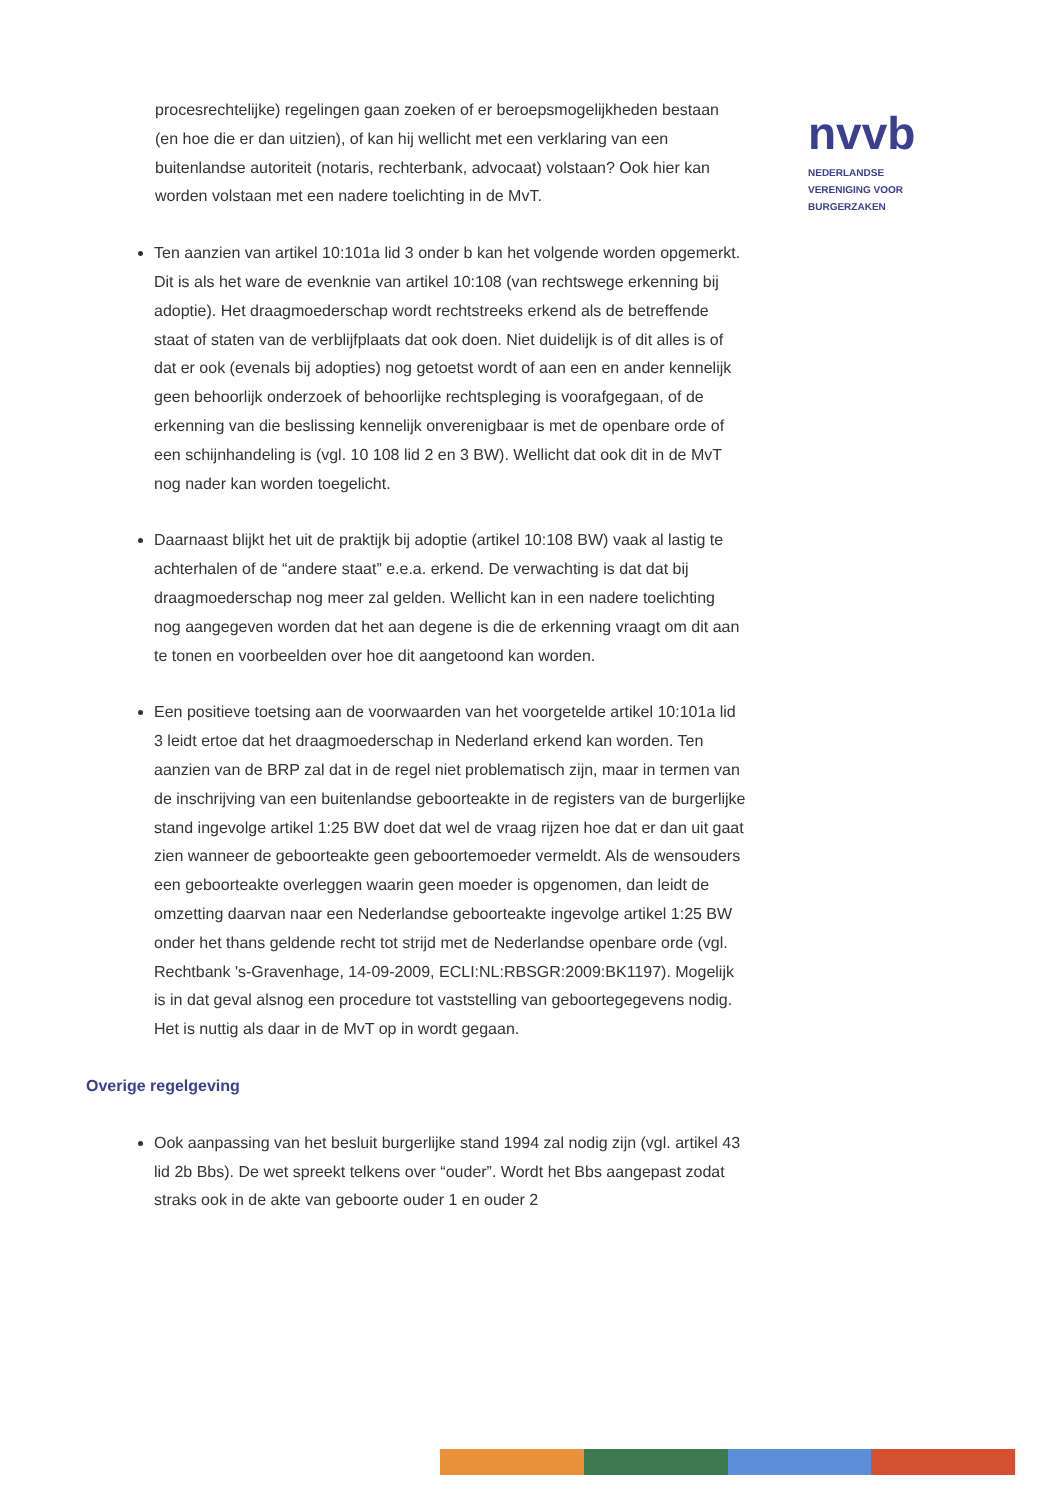nvvb
NEDERLANDSE
VERENIGING VOOR
BURGERZAKEN
procesrechtelijke) regelingen gaan zoeken of er beroepsmogelijkheden bestaan (en hoe die er dan uitzien), of kan hij wellicht met een verklaring van een buitenlandse autoriteit (notaris, rechterbank, advocaat) volstaan? Ook hier kan worden volstaan met een nadere toelichting in de MvT.
Ten aanzien van artikel 10:101a lid 3 onder b kan het volgende worden opgemerkt. Dit is als het ware de evenknie van artikel 10:108 (van rechtswege erkenning bij adoptie). Het draagmoederschap wordt rechtstreeks erkend als de betreffende staat of staten van de verblijfplaats dat ook doen. Niet duidelijk is of dit alles is of dat er ook (evenals bij adopties) nog getoetst wordt of aan een en ander kennelijk geen behoorlijk onderzoek of behoorlijke rechtspleging is voorafgegaan, of de erkenning van die beslissing kennelijk onverenigbaar is met de openbare orde of een schijnhandeling is (vgl. 10 108 lid 2 en 3 BW). Wellicht dat ook dit in de MvT nog nader kan worden toegelicht.
Daarnaast blijkt het uit de praktijk bij adoptie (artikel 10:108 BW) vaak al lastig te achterhalen of de “andere staat” e.e.a. erkend. De verwachting is dat dat bij draagmoederschap nog meer zal gelden. Wellicht kan in een nadere toelichting nog aangegeven worden dat het aan degene is die de erkenning vraagt om dit aan te tonen en voorbeelden over hoe dit aangetoond kan worden.
Een positieve toetsing aan de voorwaarden van het voorgetelde artikel 10:101a lid 3 leidt ertoe dat het draagmoederschap in Nederland erkend kan worden. Ten aanzien van de BRP zal dat in de regel niet problematisch zijn, maar in termen van de inschrijving van een buitenlandse geboorteakte in de registers van de burgerlijke stand ingevolge artikel 1:25 BW doet dat wel de vraag rijzen hoe dat er dan uit gaat zien wanneer de geboorteakte geen geboortemoeder vermeldt. Als de wensouders een geboorteakte overleggen waarin geen moeder is opgenomen, dan leidt de omzetting daarvan naar een Nederlandse geboorteakte ingevolge artikel 1:25 BW onder het thans geldende recht tot strijd met de Nederlandse openbare orde (vgl. Rechtbank 's-Gravenhage, 14-09-2009, ECLI:NL:RBSGR:2009:BK1197). Mogelijk is in dat geval alsnog een procedure tot vaststelling van geboortegegevens nodig. Het is nuttig als daar in de MvT op in wordt gegaan.
Overige regelgeving
Ook aanpassing van het besluit burgerlijke stand 1994 zal nodig zijn (vgl. artikel 43 lid 2b Bbs). De wet spreekt telkens over “ouder”. Wordt het Bbs aangepast zodat straks ook in de akte van geboorte ouder 1 en ouder 2